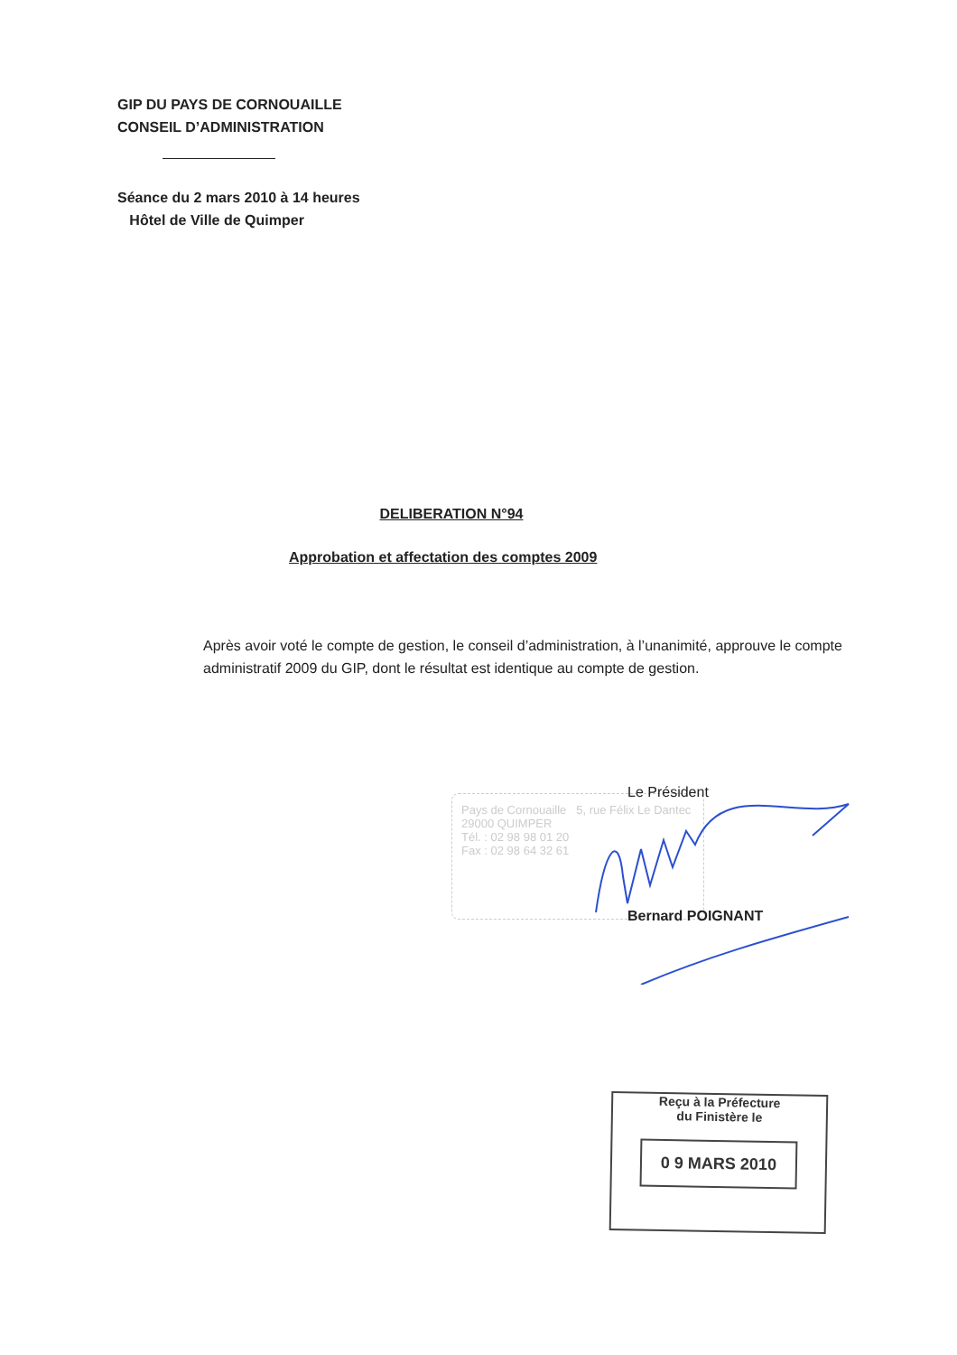GIP DU PAYS DE CORNOUAILLE
CONSEIL D’ADMINISTRATION
Séance du 2 mars 2010 à 14 heures
Hôtel de Ville de Quimper
DELIBERATION N°94
Approbation et affectation des comptes 2009
Après avoir voté le compte de gestion, le conseil d’administration, à l’unanimité, approuve le compte administratif 2009 du GIP, dont le résultat est identique au compte de gestion.
Pays de Cornouaille 5, rue Félix Le Dantec 29000 QUIMPER
Tél. : 02 98 98 01 20
Fax : 02 98 64 32 61
Le Président
Bernard POIGNANT
Reçu à la Préfecture
du Finistère le
0 9 MARS 2010